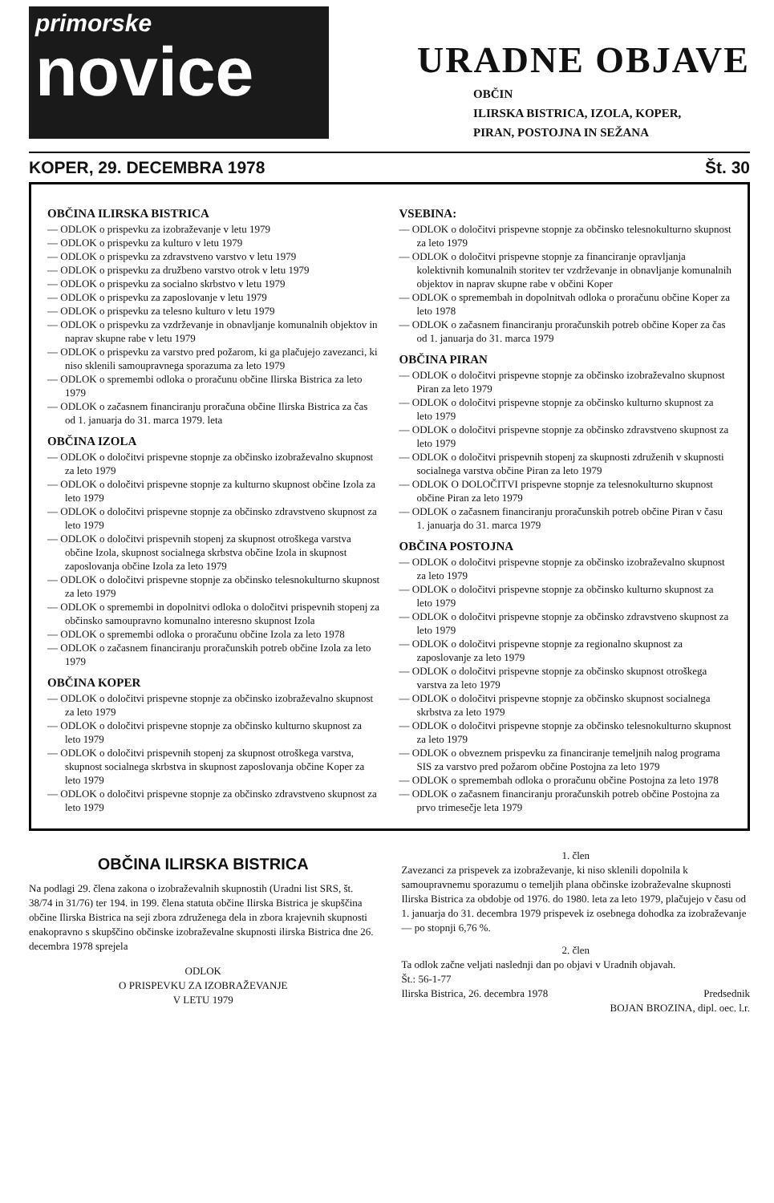primorske
novice
URADNE OBJAVE
OBČIN
ILIRSKA BISTRICA, IZOLA, KOPER,
PIRAN, POSTOJNA IN SEŽANA
KOPER, 29. DECEMBRA 1978 Št. 30
OBČINA ILIRSKA BISTRICA
— ODLOK o prispevku za izobraževanje v letu 1979
— ODLOK o prispevku za kulturo v letu 1979
— ODLOK o prispevku za zdravstveno varstvo v letu 1979
— ODLOK o prispevku za družbeno varstvo otrok v letu 1979
— ODLOK o prispevku za socialno skrbstvo v letu 1979
— ODLOK o prispevku za zaposlovanje v letu 1979
— ODLOK o prispevku za telesno kulturo v letu 1979
— ODLOK o prispevku za vzdrževanje in obnavljanje komunalnih objektov in naprav skupne rabe v letu 1979
— ODLOK o prispevku za varstvo pred požarom, ki ga plačujejo zavezanci, ki niso sklenili samoupravnega sporazuma za leto 1979
— ODLOK o spremembi odloka o proračunu občine Ilirska Bistrica za leto 1979
— ODLOK o začasnem financiranju proračuna občine Ilirska Bistrica za čas od 1. januarja do 31. marca 1979. leta
OBČINA IZOLA
— ODLOK o določitvi prispevne stopnje za občinsko izobraževalno skupnost za leto 1979
— ODLOK o določitvi prispevne stopnje za kulturno skupnost občine Izola za leto 1979
— ODLOK o določitvi prispevne stopnje za občinsko zdravstveno skupnost za leto 1979
— ODLOK o določitvi prispevnih stopenj za skupnost otroškega varstva občine Izola, skupnost socialnega skrbstva občine Izola in skupnost zaposlovanja občine Izola za leto 1979
— ODLOK o določitvi prispevne stopnje za občinsko telesnokulturno skupnost za leto 1979
— ODLOK o spremembi in dopolnitvi odloka o določitvi prispevnih stopenj za občinsko samoupravno komunalno interesno skupnost Izola
— ODLOK o spremembi odloka o proračunu občine Izola za leto 1978
— ODLOK o začasnem financiranju proračunskih potreb občine Izola za leto 1979
OBČINA KOPER
— ODLOK o določitvi prispevne stopnje za občinsko izobraževalno skupnost za leto 1979
— ODLOK o določitvi prispevne stopnje za občinsko kulturno skupnost za leto 1979
— ODLOK o določitvi prispevnih stopenj za skupnost otroškega varstva, skupnost socialnega skrbstva in skupnost zaposlovanja občine Koper za leto 1979
— ODLOK o določitvi prispevne stopnje za občinsko zdravstveno skupnost za leto 1979
VSEBINA:
— ODLOK o določitvi prispevne stopnje za občinsko telesnokulturno skupnost za leto 1979
— ODLOK o določitvi prispevne stopnje za financiranje opravljanja kolektivnih komunalnih storitev ter vzdrževanje in obnavljanje komunalnih objektov in naprav skupne rabe v občini Koper
— ODLOK o spremembah in dopolnitvah odloka o proračunu občine Koper za leto 1978
— ODLOK o začasnem financiranju proračunskih potreb občine Koper za čas od 1. januarja do 31. marca 1979
OBČINA PIRAN
— ODLOK o določitvi prispevne stopnje za občinsko izobraževalno skupnost Piran za leto 1979
— ODLOK o določitvi prispevne stopnje za občinsko kulturno skupnost za leto 1979
— ODLOK o določitvi prispevne stopnje za občinsko zdravstveno skupnost za leto 1979
— ODLOK o določitvi prispevnih stopenj za skupnosti združenih v skupnosti socialnega varstva občine Piran za leto 1979
— ODLOK O DOLOČITVI prispevne stopnje za telesnokulturno skupnost občine Piran za leto 1979
— ODLOK o začasnem financiranju proračunskih potreb občine Piran v času 1. januarja do 31. marca 1979
OBČINA POSTOJNA
— ODLOK o določitvi prispevne stopnje za občinsko izobraževalno skupnost za leto 1979
— ODLOK o določitvi prispevne stopnje za občinsko kulturno skupnost za leto 1979
— ODLOK o določitvi prispevne stopnje za občinsko zdravstveno skupnost za leto 1979
— ODLOK o določitvi prispevne stopnje za regionalno skupnost za zaposlovanje za leto 1979
— ODLOK o določitvi prispevne stopnje za občinsko skupnost otroškega varstva za leto 1979
— ODLOK o določitvi prispevne stopnje za občinsko skupnost socialnega skrbstva za leto 1979
— ODLOK o določitvi prispevne stopnje za občinsko telesnokulturno skupnost za leto 1979
— ODLOK o obveznem prispevku za financiranje temeljnih nalog programa SIS za varstvo pred požarom občine Postojna za leto 1979
— ODLOK o spremembah odloka o proračunu občine Postojna za leto 1978
— ODLOK o začasnem financiranju proračunskih potreb občine Postojna za prvo trimesečje leta 1979
OBČINA ILIRSKA BISTRICA
Na podlagi 29. člena zakona o izobraževalnih skupnostih (Uradni list SRS, št. 38/74 in 31/76) ter 194. in 199. člena statuta občine Ilirska Bistrica je skupščina občine Ilirska Bistrica na seji zbora združenega dela in zbora krajevnih skupnosti enakopravno s skupščino občinske izobraževalne skupnosti ilirska Bistrica dne 26. decembra 1978 sprejela
ODLOK
O PRISPEVKU ZA IZOBRAŽEVANJE
V LETU 1979
1. člen
Zavezanci za prispevek za izobraževanje, ki niso sklenili dopolnila k samoupravnemu sporazumu o temeljih plana občinske izobraževalne skupnosti Ilirska Bistrica za obdobje od 1976. do 1980. leta za leto 1979, plačujejo v času od 1. januarja do 31. decembra 1979 prispevek iz osebnega dohodka za izobraževanje — po stopnji 6,76 %.
2. člen
Ta odlok začne veljati naslednji dan po objavi v Uradnih objavah.
Št.: 56-1-77
Ilirska Bistrica, 26. decembra 1978 Predsednik
BOJAN BROZINA, dipl. oec. l.r.